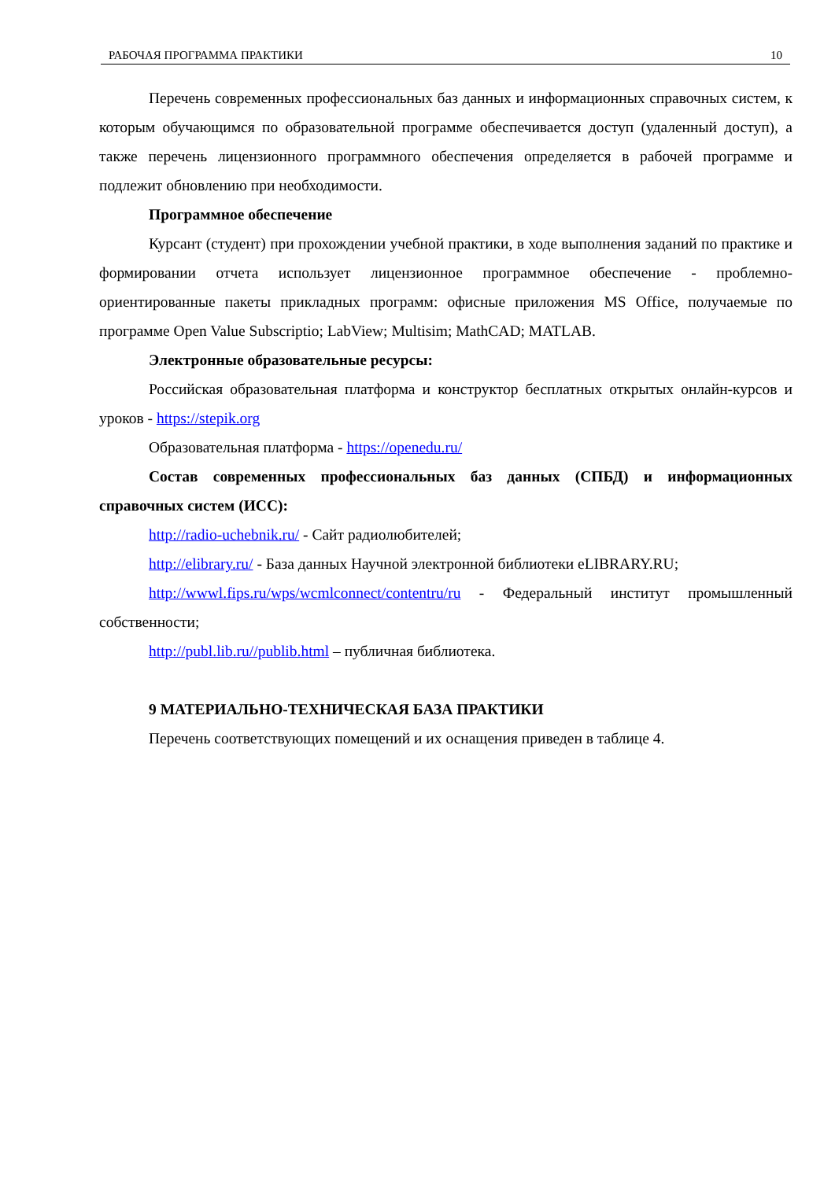РАБОЧАЯ ПРОГРАММА ПРАКТИКИ 10
Перечень современных профессиональных баз данных и информационных справочных систем, к которым обучающимся по образовательной программе обеспечивается доступ (удаленный доступ), а также перечень лицензионного программного обеспечения определяется в рабочей программе и подлежит обновлению при необходимости.
Программное обеспечение
Курсант (студент) при прохождении учебной практики, в ходе выполнения заданий по практике и формировании отчета использует лицензионное программное обеспечение - проблемно-ориентированные пакеты прикладных программ: офисные приложения MS Office, получаемые по программе Open Value Subscriptio; LabView; Multisim; MathCAD; MATLAB.
Электронные образовательные ресурсы:
Российская образовательная платформа и конструктор бесплатных открытых онлайн-курсов и уроков - https://stepik.org
Образовательная платформа - https://openedu.ru/
Состав современных профессиональных баз данных (СПБД) и информационных справочных систем (ИСС):
http://radio-uchebnik.ru/ - Сайт радиолюбителей;
http://elibrary.ru/ - База данных Научной электронной библиотеки eLIBRARY.RU;
http://wwwl.fips.ru/wps/wcmlconnect/contentru/ru - Федеральный институт промышленный собственности;
http://publ.lib.ru//publib.html – публичная библиотека.
9 МАТЕРИАЛЬНО-ТЕХНИЧЕСКАЯ БАЗА ПРАКТИКИ
Перечень соответствующих помещений и их оснащения приведен в таблице 4.